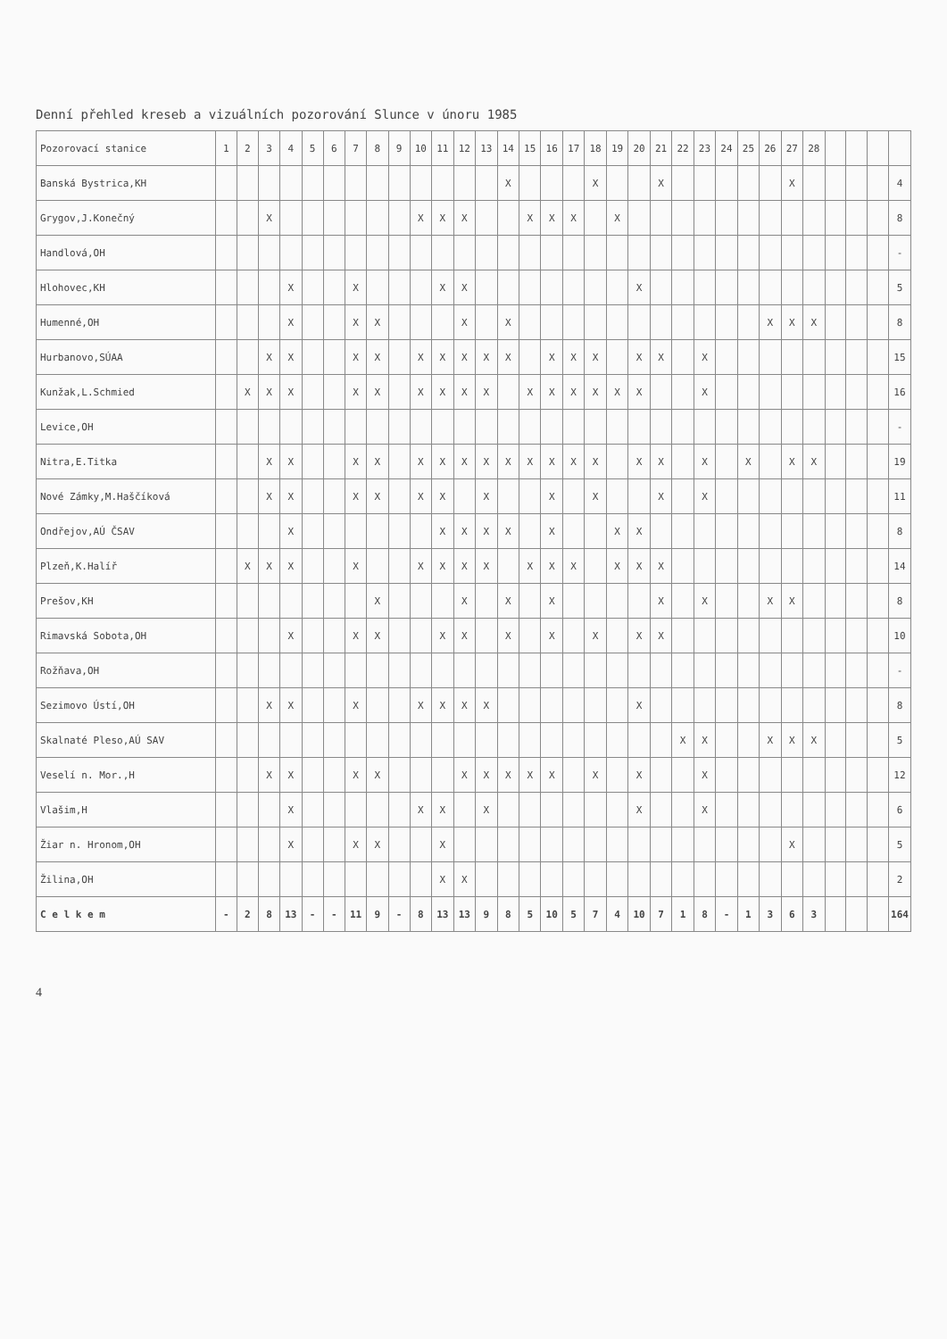Denní přehled kreseb a vizuálních pozorování Slunce v únoru 1985
| Pozorovací stanice | 1 | 2 | 3 | 4 | 5 | 6 | 7 | 8 | 9 | 10 | 11 | 12 | 13 | 14 | 15 | 16 | 17 | 18 | 19 | 20 | 21 | 22 | 23 | 24 | 25 | 26 | 27 | 28 | | | | |
| --- | --- | --- | --- | --- | --- | --- | --- | --- | --- | --- | --- | --- | --- | --- | --- | --- | --- | --- | --- | --- | --- | --- | --- | --- | --- | --- | --- | --- | --- | --- | --- | --- |
| Banská Bystrica,KH | | | | | | | | | | | | | | X | | | | X | | | X | | | | | | X | | | | | 4 |
| Grygov,J.Konečný | | | X | | | | | | | X | X | X | | | X | X | X | | X | | | | | | | | | | | | | 8 |
| Handlová,OH | | | | | | | | | | | | | | | | | | | | | | | | | | | | | | | | - |
| Hlohovec,KH | | | | X | | | X | | | | X | X | | | | | | | | X | | | | | | | | | | | | 5 |
| Humenné,OH | | | | X | | | X | X | | | | X | | X | | | | | | | | | | | | X | X | X | | | | 8 |
| Hurbanovo,SÚAA | | | X | X | | | X | X | | X | X | X | X | X | | X | X | X | | X | X | | X | | | | | | | | | 15 |
| Kunžak,L.Schmied | | X | X | X | | | X | X | | X | X | X | X | | X | X | X | X | X | X | | | X | | | | | | | | | 16 |
| Levice,OH | | | | | | | | | | | | | | | | | | | | | | | | | | | | | | | | - |
| Nitra,E.Titka | | | X | X | | | X | X | | X | X | X | X | X | X | X | X | X | | X | X | | X | | X | | X | X | | | | 19 |
| Nové Zámky,M.Haščíková | | | X | X | | | X | X | | X | X | | X | | | X | | X | | | X | | X | | | | | | | | | 11 |
| Ondřejov,AÚ ČSAV | | | | X | | | | | | | X | X | X | X | | X | | | X | X | | | | | | | | | | | | 8 |
| Plzeň,K.Halíř | | X | X | X | | | X | | | X | X | X | X | | X | X | X | | X | X | X | | | | | | | | | | | 14 |
| Prešov,KH | | | | | | | | X | | | | X | | X | | X | | | | | X | | X | | | X | X | | | | | 8 |
| Rimavská Sobota,OH | | | | X | | | X | X | | | X | X | | X | | X | | X | | X | X | | | | | | | | | | | 10 |
| Rožňava,OH | | | | | | | | | | | | | | | | | | | | | | | | | | | | | | | | - |
| Sezimovo Ústí,OH | | | X | X | | | X | | | X | X | X | X | | | | | | | X | | | | | | | | | | | | 8 |
| Skalnaté Pleso,AÚ SAV | | | | | | | | | | | | | | | | | | | | | | X | X | | | X | X | X | | | | 5 |
| Veselí n. Mor.,H | | | X | X | | | X | X | | | | X | X | X | X | X | | X | | X | | | X | | | | | | | | | 12 |
| Vlašim,H | | | | X | | | | | | X | X | | X | | | | | | | X | | | X | | | | | | | | | 6 |
| Žiar n. Hronom,OH | | | | X | | | X | X | | | X | | | | | | | | | | | | | | | | X | | | | | 5 |
| Žilina,OH | | | | | | | | | | | X | X | | | | | | | | | | | | | | | | | | | | 2 |
| C e l k e m | - | 2 | 8 | 13 | - | - | 11 | 9 | - | 8 | 13 | 13 | 9 | 8 | 5 | 10 | 5 | 7 | 4 | 10 | 7 | 1 | 8 | - | 1 | 3 | 6 | 3 | | | | 164 |
4